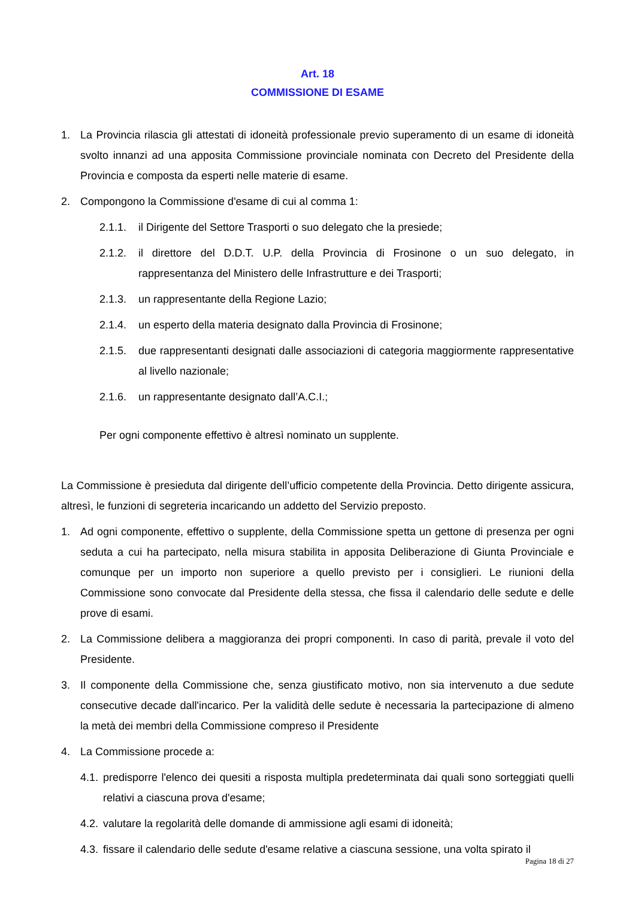Art. 18
COMMISSIONE DI ESAME
1. La Provincia rilascia gli attestati di idoneità professionale previo superamento di un esame di idoneità svolto innanzi ad una apposita Commissione provinciale nominata con Decreto del Presidente della Provincia e composta da esperti nelle materie di esame.
2. Compongono la Commissione d'esame di cui al comma 1:
2.1.1. il Dirigente del Settore Trasporti o suo delegato che la presiede;
2.1.2. il direttore del D.D.T. U.P. della Provincia di Frosinone o un suo delegato, in rappresentanza del Ministero delle Infrastrutture e dei Trasporti;
2.1.3. un rappresentante della Regione Lazio;
2.1.4. un esperto della materia designato dalla Provincia di Frosinone;
2.1.5. due rappresentanti designati dalle associazioni di categoria maggiormente rappresentative al livello nazionale;
2.1.6. un rappresentante designato dall’A.C.I.;
Per ogni componente effettivo è altresì nominato un supplente.
La Commissione è presieduta dal dirigente dell’ufficio competente della Provincia. Detto dirigente assicura, altresì, le funzioni di segreteria incaricando un addetto del Servizio preposto.
1. Ad ogni componente, effettivo o supplente, della Commissione spetta un gettone di presenza per ogni seduta a cui ha partecipato, nella misura stabilita in apposita Deliberazione di Giunta Provinciale e comunque per un importo non superiore a quello previsto per i consiglieri. Le riunioni della Commissione sono convocate dal Presidente della stessa, che fissa il calendario delle sedute e delle prove di esami.
2. La Commissione delibera a maggioranza dei propri componenti. In caso di parità, prevale il voto del Presidente.
3. Il componente della Commissione che, senza giustificato motivo, non sia intervenuto a due sedute consecutive decade dall'incarico. Per la validità delle sedute è necessaria la partecipazione di almeno la metà dei membri della Commissione compreso il Presidente
4. La Commissione procede a:
4.1. predisporre l'elenco dei quesiti a risposta multipla predeterminata dai quali sono sorteggiati quelli relativi a ciascuna prova d'esame;
4.2. valutare la regolarità delle domande di ammissione agli esami di idoneità;
4.3. fissare il calendario delle sedute d'esame relative a ciascuna sessione, una volta spirato il
Pagina 18 di 27